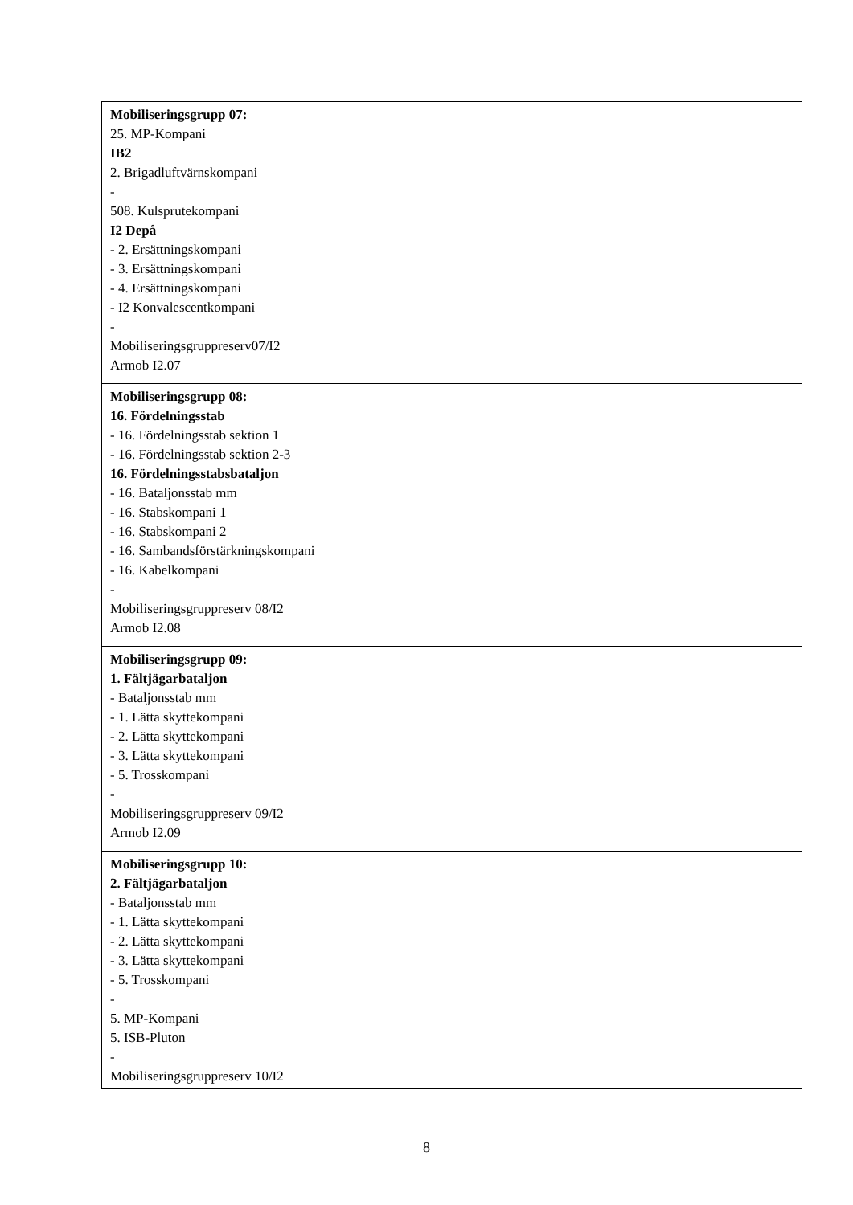| Mobiliseringsgrupp 07: 25. MP-Kompani IB2 2. Brigadluftvärnskompani - 508. Kulsprutekompani I2 Depå - 2. Ersättningskompani - 3. Ersättningskompani - 4. Ersättningskompani - I2 Konvalescentkompani - Mobiliseringsgruppreserv07/I2 Armob I2.07 |
| Mobiliseringsgrupp 08: 16. Fördelningsstab - 16. Fördelningsstab sektion 1 - 16. Fördelningsstab sektion 2-3 16. Fördelningsstabsbataljon - 16. Bataljonsstab mm - 16. Stabskompani 1 - 16. Stabskompani 2 - 16. Sambandsförstärkningskompani - 16. Kabelkompani - Mobiliseringsgruppreserv 08/I2 Armob I2.08 |
| Mobiliseringsgrupp 09: 1. Fältjägarbataljon - Bataljonsstab mm - 1. Lätta skyttekompani - 2. Lätta skyttekompani - 3. Lätta skyttekompani - 5. Trosskompani - Mobiliseringsgruppreserv 09/I2 Armob I2.09 |
| Mobiliseringsgrupp 10: 2. Fältjägarbataljon - Bataljonsstab mm - 1. Lätta skyttekompani - 2. Lätta skyttekompani - 3. Lätta skyttekompani - 5. Trosskompani - 5. MP-Kompani 5. ISB-Pluton - Mobiliseringsgruppreserv 10/I2 |
8